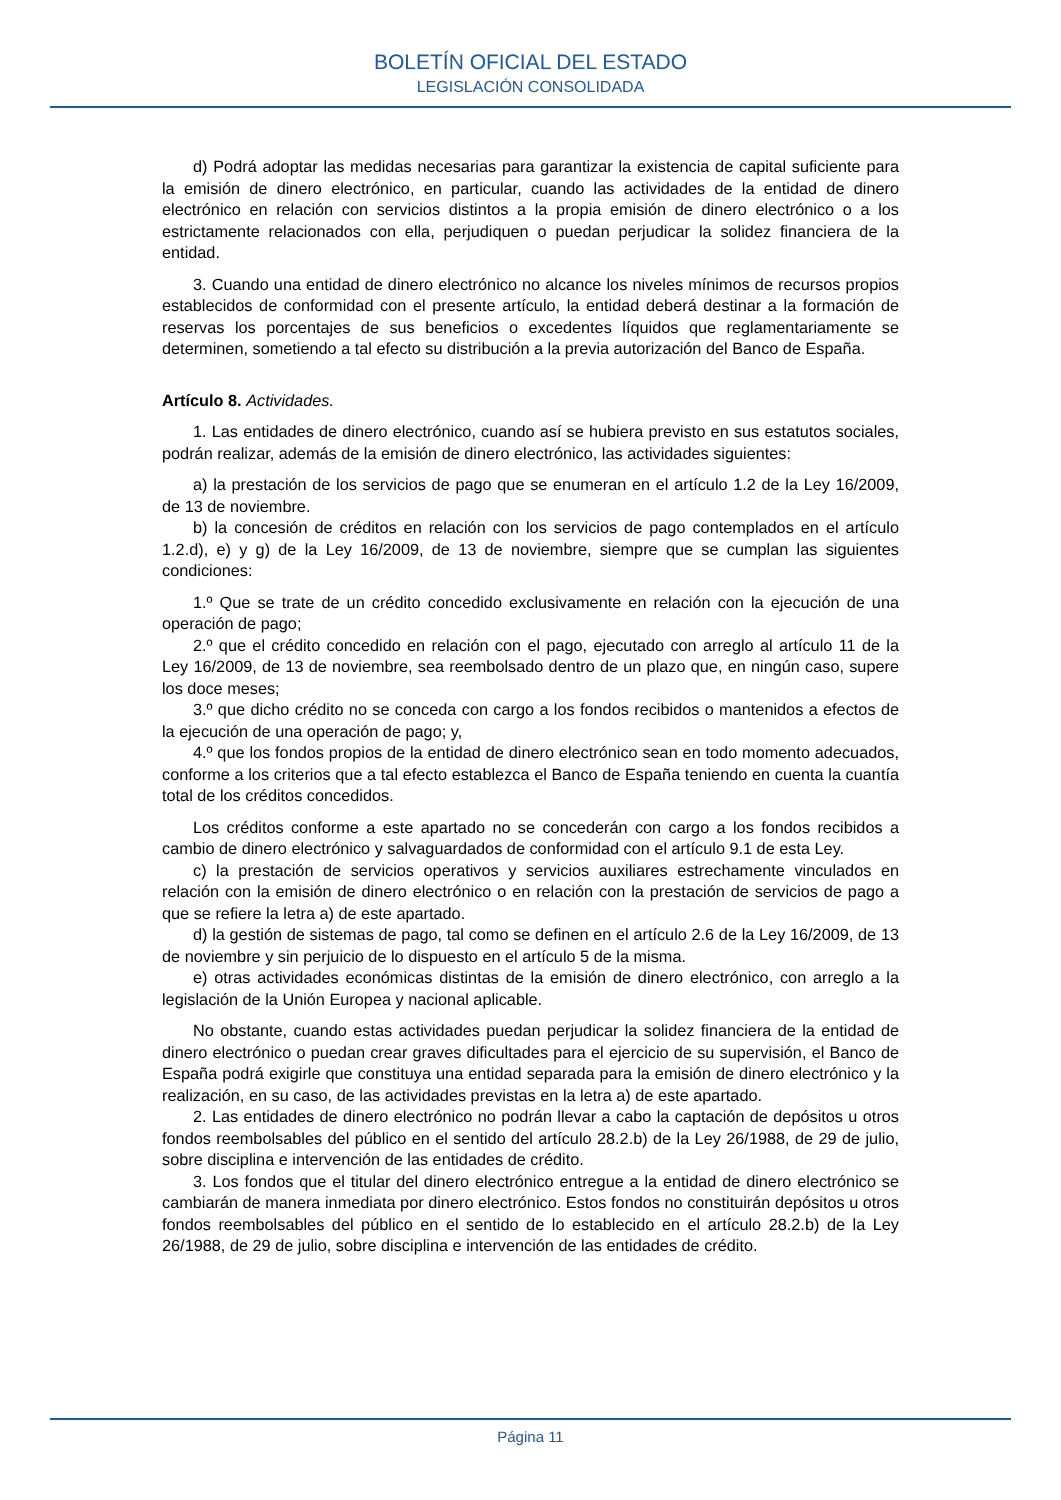BOLETÍN OFICIAL DEL ESTADO
LEGISLACIÓN CONSOLIDADA
d) Podrá adoptar las medidas necesarias para garantizar la existencia de capital suficiente para la emisión de dinero electrónico, en particular, cuando las actividades de la entidad de dinero electrónico en relación con servicios distintos a la propia emisión de dinero electrónico o a los estrictamente relacionados con ella, perjudiquen o puedan perjudicar la solidez financiera de la entidad.
3. Cuando una entidad de dinero electrónico no alcance los niveles mínimos de recursos propios establecidos de conformidad con el presente artículo, la entidad deberá destinar a la formación de reservas los porcentajes de sus beneficios o excedentes líquidos que reglamentariamente se determinen, sometiendo a tal efecto su distribución a la previa autorización del Banco de España.
Artículo 8. Actividades.
1. Las entidades de dinero electrónico, cuando así se hubiera previsto en sus estatutos sociales, podrán realizar, además de la emisión de dinero electrónico, las actividades siguientes:
a) la prestación de los servicios de pago que se enumeran en el artículo 1.2 de la Ley 16/2009, de 13 de noviembre.
b) la concesión de créditos en relación con los servicios de pago contemplados en el artículo 1.2.d), e) y g) de la Ley 16/2009, de 13 de noviembre, siempre que se cumplan las siguientes condiciones:
1.º Que se trate de un crédito concedido exclusivamente en relación con la ejecución de una operación de pago;
2.º que el crédito concedido en relación con el pago, ejecutado con arreglo al artículo 11 de la Ley 16/2009, de 13 de noviembre, sea reembolsado dentro de un plazo que, en ningún caso, supere los doce meses;
3.º que dicho crédito no se conceda con cargo a los fondos recibidos o mantenidos a efectos de la ejecución de una operación de pago; y,
4.º que los fondos propios de la entidad de dinero electrónico sean en todo momento adecuados, conforme a los criterios que a tal efecto establezca el Banco de España teniendo en cuenta la cuantía total de los créditos concedidos.
Los créditos conforme a este apartado no se concederán con cargo a los fondos recibidos a cambio de dinero electrónico y salvaguardados de conformidad con el artículo 9.1 de esta Ley.
c) la prestación de servicios operativos y servicios auxiliares estrechamente vinculados en relación con la emisión de dinero electrónico o en relación con la prestación de servicios de pago a que se refiere la letra a) de este apartado.
d) la gestión de sistemas de pago, tal como se definen en el artículo 2.6 de la Ley 16/2009, de 13 de noviembre y sin perjuicio de lo dispuesto en el artículo 5 de la misma.
e) otras actividades económicas distintas de la emisión de dinero electrónico, con arreglo a la legislación de la Unión Europea y nacional aplicable.
No obstante, cuando estas actividades puedan perjudicar la solidez financiera de la entidad de dinero electrónico o puedan crear graves dificultades para el ejercicio de su supervisión, el Banco de España podrá exigirle que constituya una entidad separada para la emisión de dinero electrónico y la realización, en su caso, de las actividades previstas en la letra a) de este apartado.
2. Las entidades de dinero electrónico no podrán llevar a cabo la captación de depósitos u otros fondos reembolsables del público en el sentido del artículo 28.2.b) de la Ley 26/1988, de 29 de julio, sobre disciplina e intervención de las entidades de crédito.
3. Los fondos que el titular del dinero electrónico entregue a la entidad de dinero electrónico se cambiarán de manera inmediata por dinero electrónico. Estos fondos no constituirán depósitos u otros fondos reembolsables del público en el sentido de lo establecido en el artículo 28.2.b) de la Ley 26/1988, de 29 de julio, sobre disciplina e intervención de las entidades de crédito.
Página 11